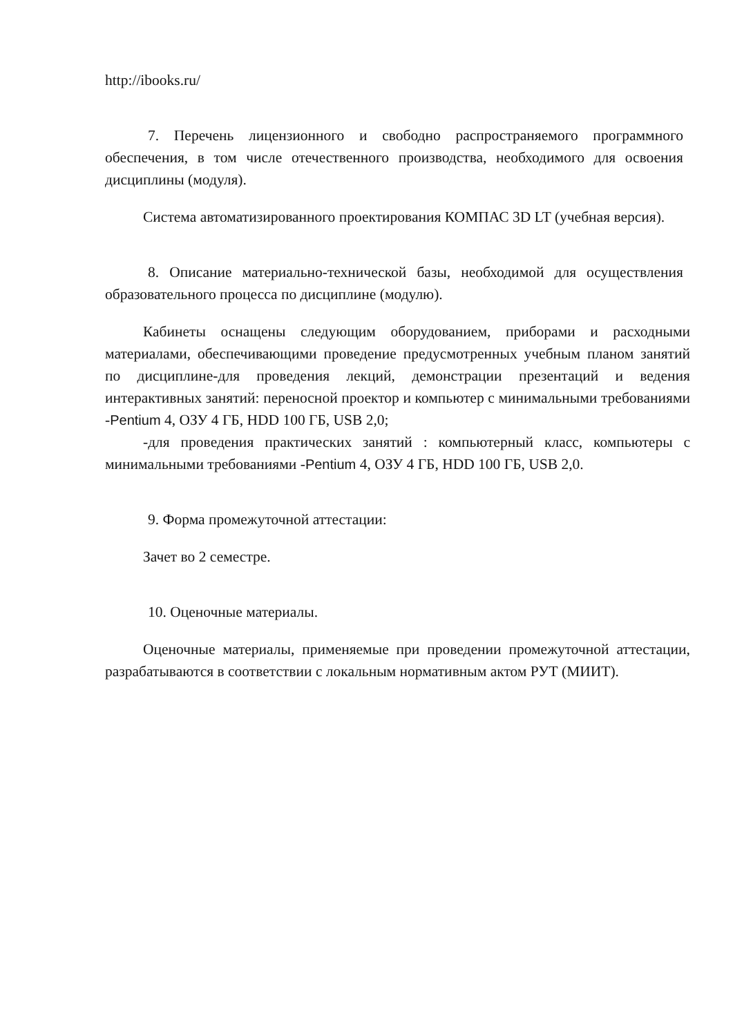http://ibooks.ru/
7. Перечень лицензионного и свободно распространяемого программного обеспечения, в том числе отечественного производства, необходимого для освоения дисциплины (модуля).
Система автоматизированного проектирования КОМПАС 3D LT (учебная версия).
8. Описание материально-технической базы, необходимой для осуществления образовательного процесса по дисциплине (модулю).
Кабинеты оснащены следующим оборудованием, приборами и расходными материалами, обеспечивающими проведение предусмотренных учебным планом занятий по дисциплине-для проведения лекций, демонстрации презентаций и ведения интерактивных занятий: переносной проектор и компьютер с минимальными требованиями -Pentium 4, ОЗУ 4 ГБ, HDD 100 ГБ, USB 2,0;
-для проведения практических занятий : компьютерный класс, компьютеры с минимальными требованиями -Pentium 4, ОЗУ 4 ГБ, HDD 100 ГБ, USB 2,0.
9. Форма промежуточной аттестации:
Зачет во 2 семестре.
10. Оценочные материалы.
Оценочные материалы, применяемые при проведении промежуточной аттестации, разрабатываются в соответствии с локальным нормативным актом РУТ (МИИТ).